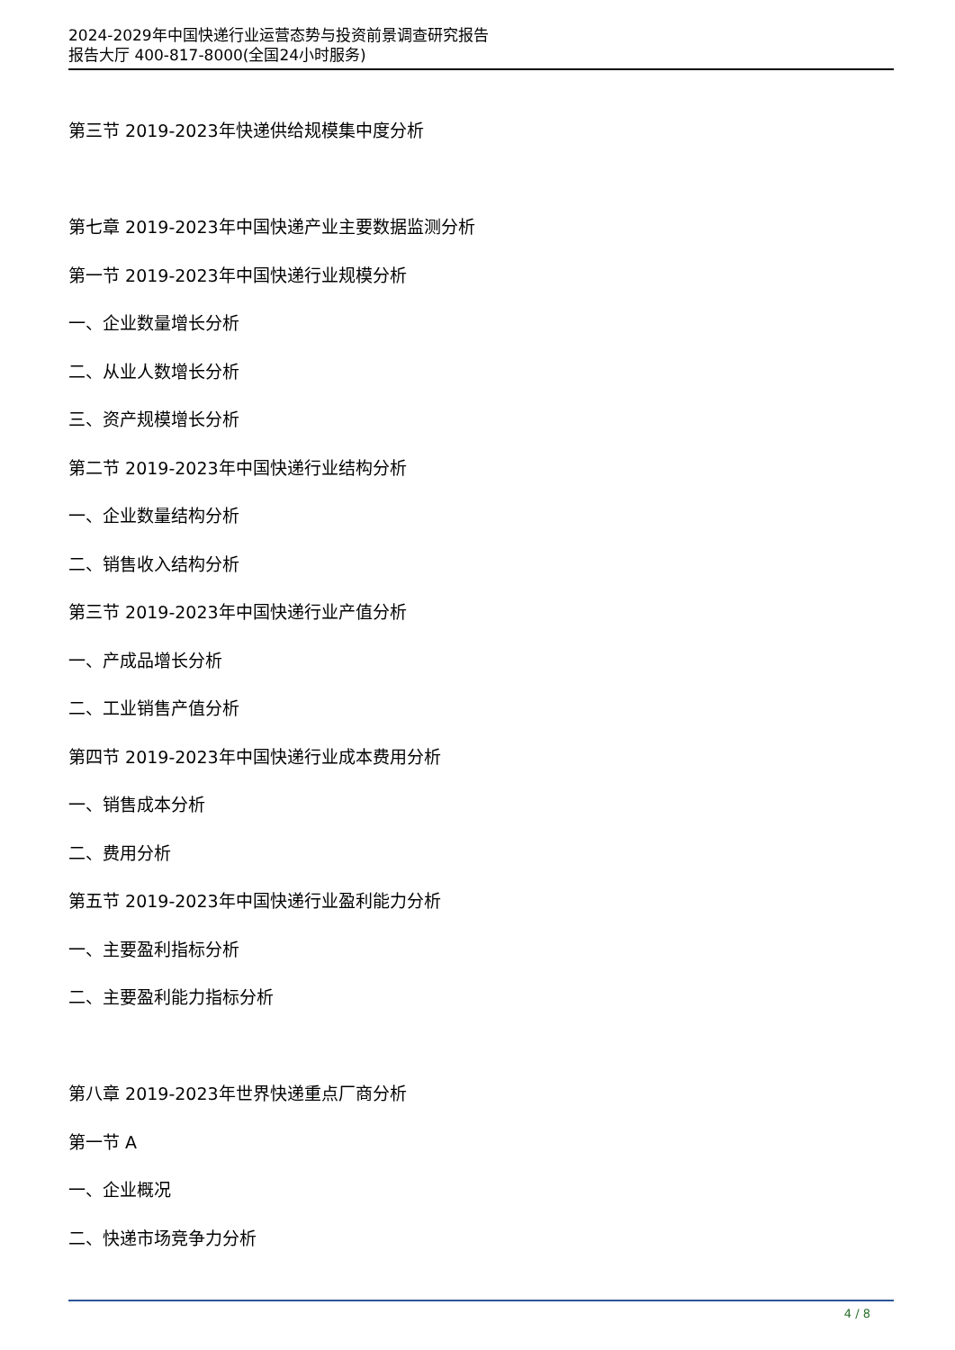2024-2029年中国快递行业运营态势与投资前景调查研究报告
报告大厅 400-817-8000(全国24小时服务)
第三节 2019-2023年快递供给规模集中度分析
第七章 2019-2023年中国快递产业主要数据监测分析
第一节 2019-2023年中国快递行业规模分析
一、企业数量增长分析
二、从业人数增长分析
三、资产规模增长分析
第二节 2019-2023年中国快递行业结构分析
一、企业数量结构分析
二、销售收入结构分析
第三节 2019-2023年中国快递行业产值分析
一、产成品增长分析
二、工业销售产值分析
第四节 2019-2023年中国快递行业成本费用分析
一、销售成本分析
二、费用分析
第五节 2019-2023年中国快递行业盈利能力分析
一、主要盈利指标分析
二、主要盈利能力指标分析
第八章 2019-2023年世界快递重点厂商分析
第一节 A
一、企业概况
二、快递市场竞争力分析
4 / 8